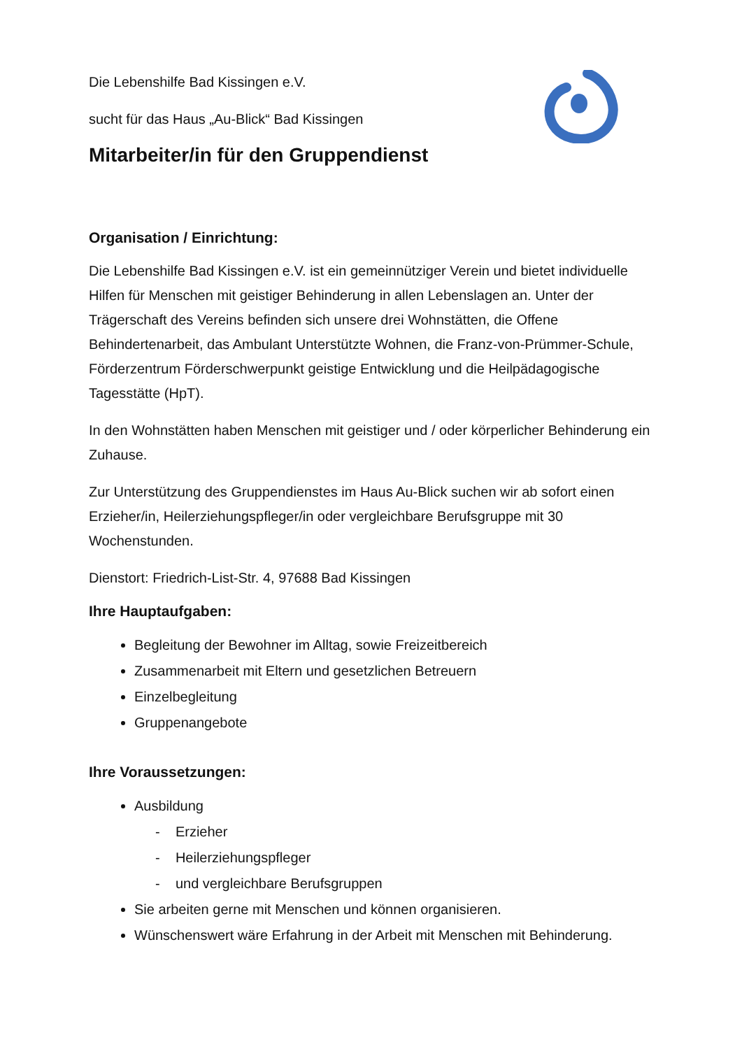Die Lebenshilfe Bad Kissingen e.V.
sucht für das Haus „Au-Blick“ Bad Kissingen
Mitarbeiter/in für den Gruppendienst
Organisation / Einrichtung:
Die Lebenshilfe Bad Kissingen e.V. ist ein gemeinnütziger Verein und bietet individuelle Hilfen für Menschen mit geistiger Behinderung in allen Lebenslagen an. Unter der Trägerschaft des Vereins befinden sich unsere drei Wohnstätten, die Offene Behindertenarbeit, das Ambulant Unterstützte Wohnen, die Franz-von-Prümmer-Schule, Förderzentrum Förderschwerpunkt geistige Entwicklung und die Heilpädagogische Tagesstätte (HpT).
In den Wohnstätten haben Menschen mit geistiger und / oder körperlicher Behinderung ein Zuhause.
Zur Unterstützung des Gruppendienstes im Haus Au-Blick suchen wir ab sofort einen Erzieher/in, Heilerziehungspfleger/in oder vergleichbare Berufsgruppe mit 30 Wochenstunden.
Dienstort: Friedrich-List-Str. 4, 97688 Bad Kissingen
Ihre Hauptaufgaben:
Begleitung der Bewohner im Alltag, sowie Freizeitbereich
Zusammenarbeit mit Eltern und gesetzlichen Betreuern
Einzelbegleitung
Gruppenangebote
Ihre Voraussetzungen:
Ausbildung
- Erzieher
- Heilerziehungspfleger
- und vergleichbare Berufsgruppen
Sie arbeiten gerne mit Menschen und können organisieren.
Wünschenswert wäre Erfahrung in der Arbeit mit Menschen mit Behinderung.